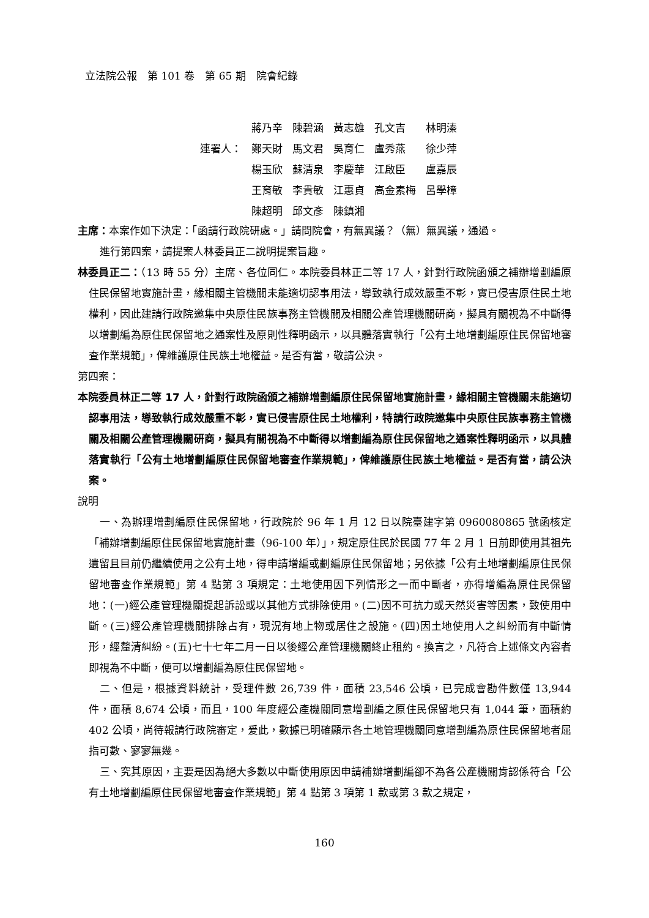立法院公報　第 101 卷　第 65 期　院會紀錄
| | 蔣乃辛 | 陳碧涵 | 黃志雄 | 孔文吉 | 林明溱 |
| 連署人： | 鄭天財 | 馬文君 | 吳育仁 | 盧秀燕 | 徐少萍 |
| | 楊玉欣 | 蘇清泉 | 李慶華 | 江啟臣 | 盧嘉辰 |
| | 王育敏 | 李貴敏 | 江惠貞 | 高金素梅 | 呂學樟 |
| | 陳超明 | 邱文彥 | 陳鎮湘 | | |
主席：本案作如下決定：「函請行政院研處。」請問院會，有無異議？（無）無異議，通過。
進行第四案，請提案人林委員正二說明提案旨趣。
林委員正二：（13 時 55 分）主席、各位同仁。本院委員林正二等 17 人，針對行政院函頒之補辦增劃編原住民保留地實施計畫，緣相關主管機關未能適切認事用法，導致執行成效嚴重不彰，實已侵害原住民土地權利，因此建請行政院邀集中央原住民族事務主管機關及相關公產管理機關研商，擬具有關視為不中斷得以增劃編為原住民保留地之通案性及原則性釋明函示，以具體落實執行「公有土地增劃編原住民保留地審查作業規範」，俾維護原住民族土地權益。是否有當，敬請公決。
第四案：
本院委員林正二等 17 人，針對行政院函頒之補辦增劃編原住民保留地實施計畫，緣相關主管機關未能適切認事用法，導致執行成效嚴重不彰，實已侵害原住民土地權利，特請行政院邀集中央原住民族事務主管機關及相關公產管理機關研商，擬具有關視為不中斷得以增劃編為原住民保留地之通案性釋明函示，以具體落實執行「公有土地增劃編原住民保留地審查作業規範」，俾維護原住民族土地權益。是否有當，請公決案。
說明
一、為辦理增劃編原住民保留地，行政院於 96 年 1 月 12 日以院臺建字第 0960080865 號函核定「補辦增劃編原住民保留地實施計畫（96-100 年）」，規定原住民於民國 77 年 2 月 1 日前即使用其祖先遺留且目前仍繼續使用之公有土地，得申請增編或劃編原住民保留地；另依據「公有土地增劃編原住民保留地審查作業規範」第 4 點第 3 項規定：土地使用因下列情形之一而中斷者，亦得增編為原住民保留地：(一)經公產管理機關提起訴訟或以其他方式排除使用。(二)因不可抗力或天然災害等因素，致使用中斷。(三)經公產管理機關排除占有，現況有地上物或居住之設施。(四)因土地使用人之糾紛而有中斷情形，經釐清糾紛。(五)七十七年二月一日以後經公產管理機關終止租約。換言之，凡符合上述條文內容者即視為不中斷，便可以增劃編為原住民保留地。
二、但是，根據資料統計，受理件數 26,739 件，面積 23,546 公頃，已完成會勘件數僅 13,944 件，面積 8,674 公頃，而且，100 年度經公產機關同意增劃編之原住民保留地只有 1,044 筆，面積約 402 公頃，尚待報請行政院審定，爰此，數據已明確顯示各土地管理機關同意增劃編為原住民保留地者屈指可數、寥寥無幾。
三、究其原因，主要是因為絕大多數以中斷使用原因申請補辦增劃編卻不為各公產機關肯認係符合「公有土地增劃編原住民保留地審查作業規範」第 4 點第 3 項第 1 款或第 3 款之規定，
160